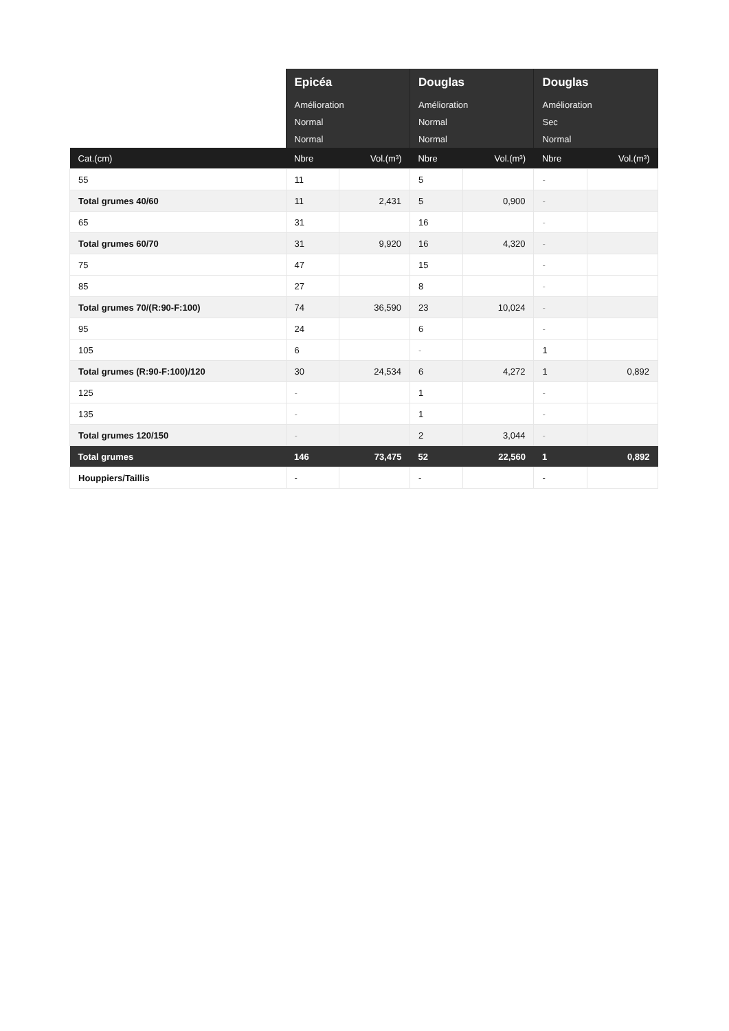| | Epicéa | | Douglas | | Douglas | |
| --- | --- | --- | --- | --- | --- | --- |
| | Amélioration | | Amélioration | | Amélioration | |
| | Normal | | Normal | | Sec | |
| | Normal | | Normal | | Normal | |
| Cat.(cm) | Nbre | Vol.(m³) | Nbre | Vol.(m³) | Nbre | Vol.(m³) |
| 55 | 11 | | 5 | | - | |
| Total grumes 40/60 | 11 | 2,431 | 5 | 0,900 | - | |
| 65 | 31 | | 16 | | - | |
| Total grumes 60/70 | 31 | 9,920 | 16 | 4,320 | - | |
| 75 | 47 | | 15 | | - | |
| 85 | 27 | | 8 | | - | |
| Total grumes 70/(R:90-F:100) | 74 | 36,590 | 23 | 10,024 | - | |
| 95 | 24 | | 6 | | - | |
| 105 | 6 | | - | | 1 | |
| Total grumes (R:90-F:100)/120 | 30 | 24,534 | 6 | 4,272 | 1 | 0,892 |
| 125 | - | | 1 | | - | |
| 135 | - | | 1 | | - | |
| Total grumes 120/150 | - | | 2 | 3,044 | - | |
| Total grumes | 146 | 73,475 | 52 | 22,560 | 1 | 0,892 |
| Houppiers/Taillis | - | | - | | - | |